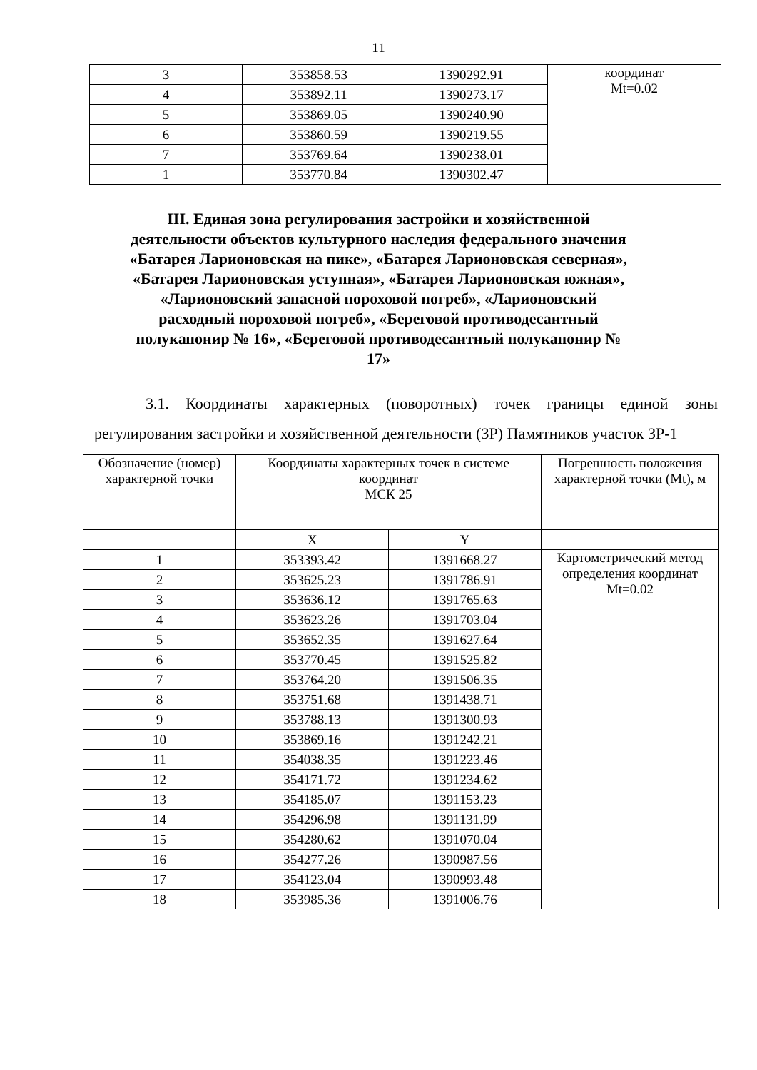11
| 3 | 353858.53 | 1390292.91 | координат Mt=0.02 |
| 4 | 353892.11 | 1390273.17 | |
| 5 | 353869.05 | 1390240.90 | |
| 6 | 353860.59 | 1390219.55 | |
| 7 | 353769.64 | 1390238.01 | |
| 1 | 353770.84 | 1390302.47 | |
III. Единая зона регулирования застройки и хозяйственной деятельности объектов культурного наследия федерального значения «Батарея Ларионовская на пике», «Батарея Ларионовская северная», «Батарея Ларионовская уступная», «Батарея Ларионовская южная», «Ларионовский запасной пороховой погреб», «Ларионовский расходный пороховой погреб», «Береговой противодесантный полукапонир № 16», «Береговой противодесантный полукапонир № 17»
3.1. Координаты характерных (поворотных) точек границы единой зоны регулирования застройки и хозяйственной деятельности (ЗР) Памятников участок ЗР-1
| Обозначение (номер) характерной точки | Координаты характерных точек в системе координат МСК 25 | | Погрешность положения характерной точки (Mt), м |
| | X | Y | |
| 1 | 353393.42 | 1391668.27 | Картометрический метод определения координат Mt=0.02 |
| 2 | 353625.23 | 1391786.91 | |
| 3 | 353636.12 | 1391765.63 | |
| 4 | 353623.26 | 1391703.04 | |
| 5 | 353652.35 | 1391627.64 | |
| 6 | 353770.45 | 1391525.82 | |
| 7 | 353764.20 | 1391506.35 | |
| 8 | 353751.68 | 1391438.71 | |
| 9 | 353788.13 | 1391300.93 | |
| 10 | 353869.16 | 1391242.21 | |
| 11 | 354038.35 | 1391223.46 | |
| 12 | 354171.72 | 1391234.62 | |
| 13 | 354185.07 | 1391153.23 | |
| 14 | 354296.98 | 1391131.99 | |
| 15 | 354280.62 | 1391070.04 | |
| 16 | 354277.26 | 1390987.56 | |
| 17 | 354123.04 | 1390993.48 | |
| 18 | 353985.36 | 1391006.76 | |